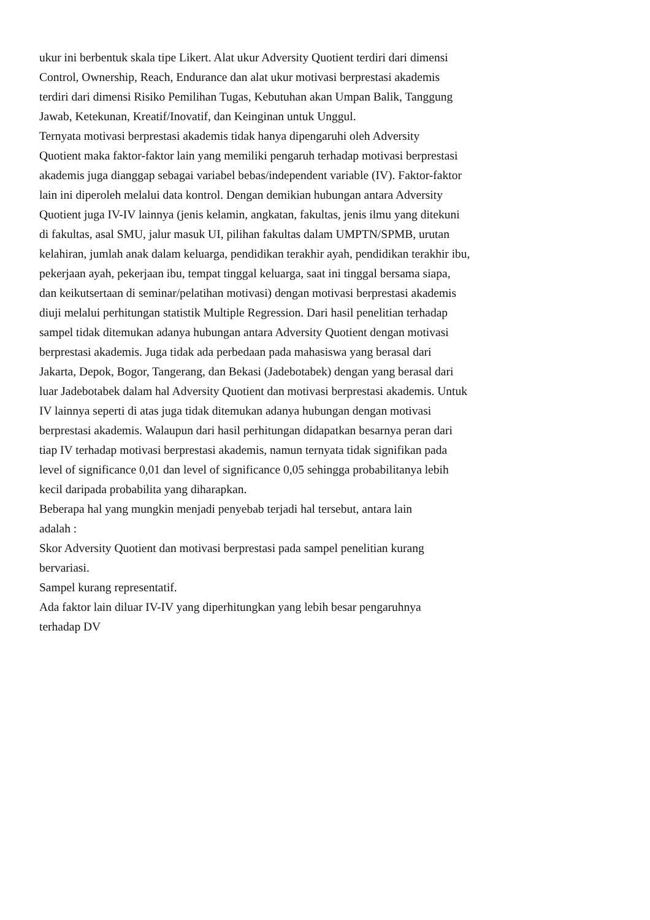ukur ini berbentuk skala tipe Likert. Alat ukur Adversity Quotient terdiri dari dimensi
Control, Ownership, Reach, Endurance dan alat ukur motivasi berprestasi akademis
terdiri dari dimensi Risiko Pemilihan Tugas, Kebutuhan akan Umpan Balik, Tanggung
Jawab, Ketekunan, Kreatif/Inovatif, dan Keinginan untuk Unggul.
Ternyata motivasi berprestasi akademis tidak hanya dipengaruhi oleh Adversity
Quotient maka faktor-faktor lain yang memiliki pengaruh terhadap motivasi berprestasi
akademis juga dianggap sebagai variabel bebas/independent variable (IV). Faktor-faktor
lain ini diperoleh melalui data kontrol. Dengan demikian hubungan antara Adversity
Quotient juga IV-IV lainnya (jenis kelamin, angkatan, fakultas, jenis ilmu yang ditekuni
di fakultas, asal SMU, jalur masuk UI, pilihan fakultas dalam UMPTN/SPMB, urutan
kelahiran, jumlah anak dalam keluarga, pendidikan terakhir ayah, pendidikan terakhir ibu,
pekerjaan ayah, pekerjaan ibu, tempat tinggal keluarga, saat ini tinggal bersama siapa,
dan keikutsertaan di seminar/pelatihan motivasi) dengan motivasi berprestasi akademis
diuji melalui perhitungan statistik Multiple Regression. Dari hasil penelitian terhadap
sampel tidak ditemukan adanya hubungan antara Adversity Quotient dengan motivasi
berprestasi akademis. Juga tidak ada perbedaan pada mahasiswa yang berasal dari
Jakarta, Depok, Bogor, Tangerang, dan Bekasi (Jadebotabek) dengan yang berasal dari
luar Jadebotabek dalam hal Adversity Quotient dan motivasi berprestasi akademis. Untuk
IV lainnya seperti di atas juga tidak ditemukan adanya hubungan dengan motivasi
berprestasi akademis. Walaupun dari hasil perhitungan didapatkan besarnya peran dari
tiap IV terhadap motivasi berprestasi akademis, namun ternyata tidak signifikan pada
level of significance 0,01 dan level of significance 0,05 sehingga probabilitanya lebih
kecil daripada probabilita yang diharapkan.
Beberapa hal yang mungkin menjadi penyebab terjadi hal tersebut, antara lain
adalah :
Skor Adversity Quotient dan motivasi berprestasi pada sampel penelitian kurang
bervariasi.
Sampel kurang representatif.
Ada faktor lain diluar IV-IV yang diperhitungkan yang lebih besar pengaruhnya
terhadap DV